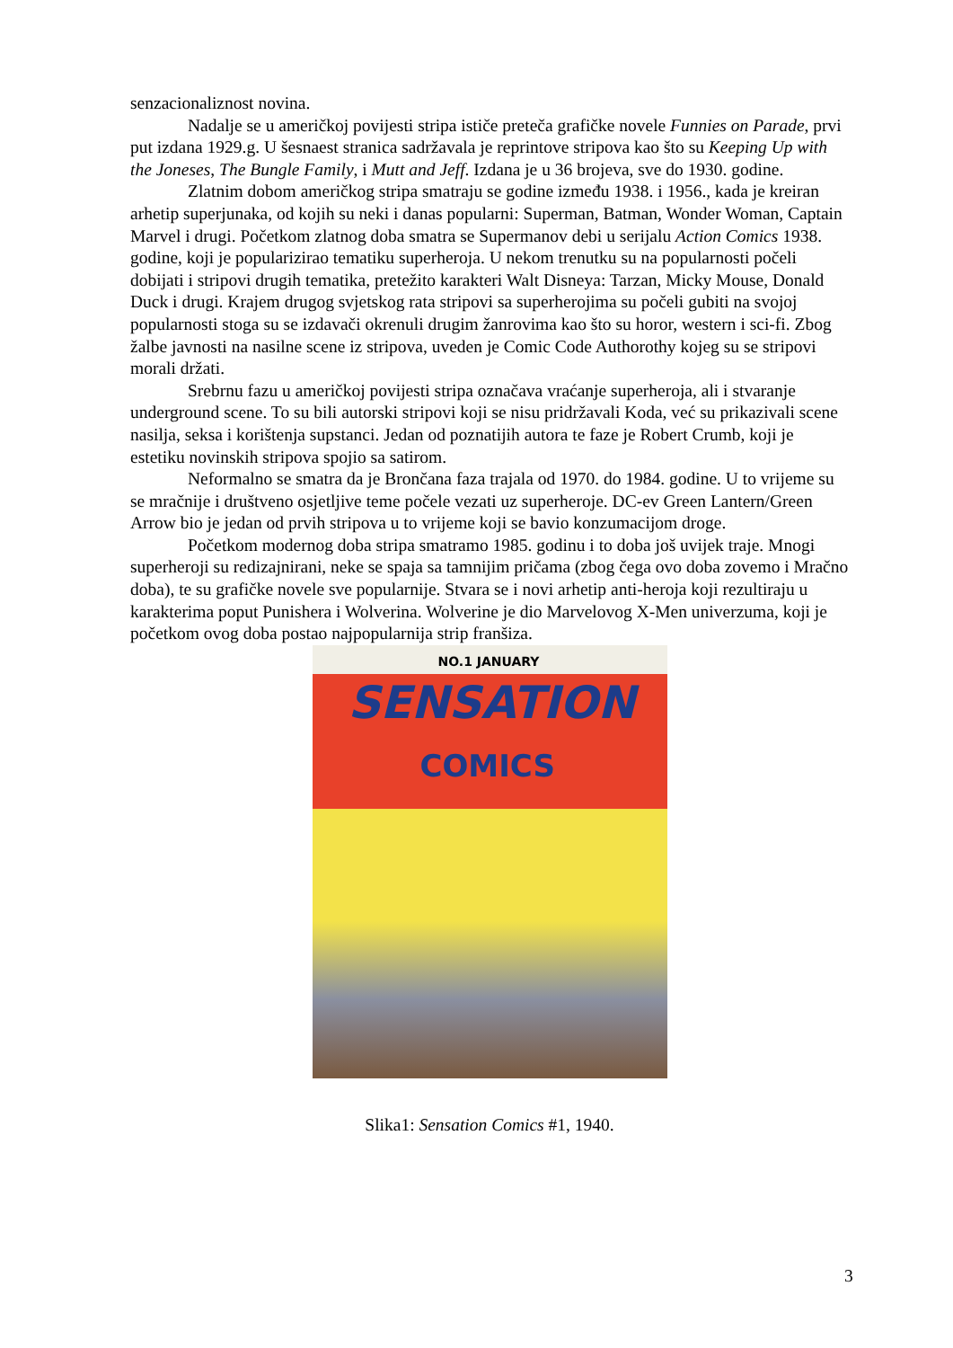senzacionaliznost novina.
Nadalje se u američkoj povijesti stripa ističe preteča grafičke novele Funnies on Parade, prvi put izdana 1929.g. U šesnaest stranica sadržavala je reprintove stripova kao što su Keeping Up with the Joneses, The Bungle Family, i Mutt and Jeff. Izdana je u 36 brojeva, sve do 1930. godine.
Zlatnim dobom američkog stripa smatraju se godine između 1938. i 1956., kada je kreiran arhetip superjunaka, od kojih su neki i danas popularni: Superman, Batman, Wonder Woman, Captain Marvel i drugi. Početkom zlatnog doba smatra se Supermanov debi u serijalu Action Comics 1938. godine, koji je popularizirao tematiku superheroja. U nekom trenutku su na popularnosti počeli dobijati i stripovi drugih tematika, pretežito karakteri Walt Disneya: Tarzan, Micky Mouse, Donald Duck i drugi. Krajem drugog svjetskog rata stripovi sa superherojima su počeli gubiti na svojoj popularnosti stoga su se izdavači okrenuli drugim žanrovima kao što su horor, western i sci-fi. Zbog žalbe javnosti na nasilne scene iz stripova, uveden je Comic Code Authorothy kojeg su se stripovi morali držati.
Srebrnu fazu u američkoj povijesti stripa označava vraćanje superheroja, ali i stvaranje underground scene. To su bili autorski stripovi koji se nisu pridržavali Koda, već su prikazivali scene nasilja, seksa i korištenja supstanci. Jedan od poznatijih autora te faze je Robert Crumb, koji je estetiku novinskih stripova spojio sa satirom.
Neformalno se smatra da je Brončana faza trajala od 1970. do 1984. godine. U to vrijeme su se mračnije i društveno osjetljive teme počele vezati uz superheroje. DC-ev Green Lantern/Green Arrow bio je jedan od prvih stripova u to vrijeme koji se bavio konzumacijom droge.
Početkom modernog doba stripa smatramo 1985. godinu i to doba još uvijek traje. Mnogi superheroji su redizajnirani, neke se spaja sa tamnijim pričama (zbog čega ovo doba zovemo i Mračno doba), te su grafičke novele sve popularnije. Stvara se i novi arhetip anti-heroja koji rezultiraju u karakterima poput Punishera i Wolverina. Wolverine je dio Marvelovog X-Men univerzuma, koji je početkom ovog doba postao najpopularnija strip franšiza.
NO.1 JANUARY
SENSATION
COMICS
Slika1: Sensation Comics #1, 1940.
3